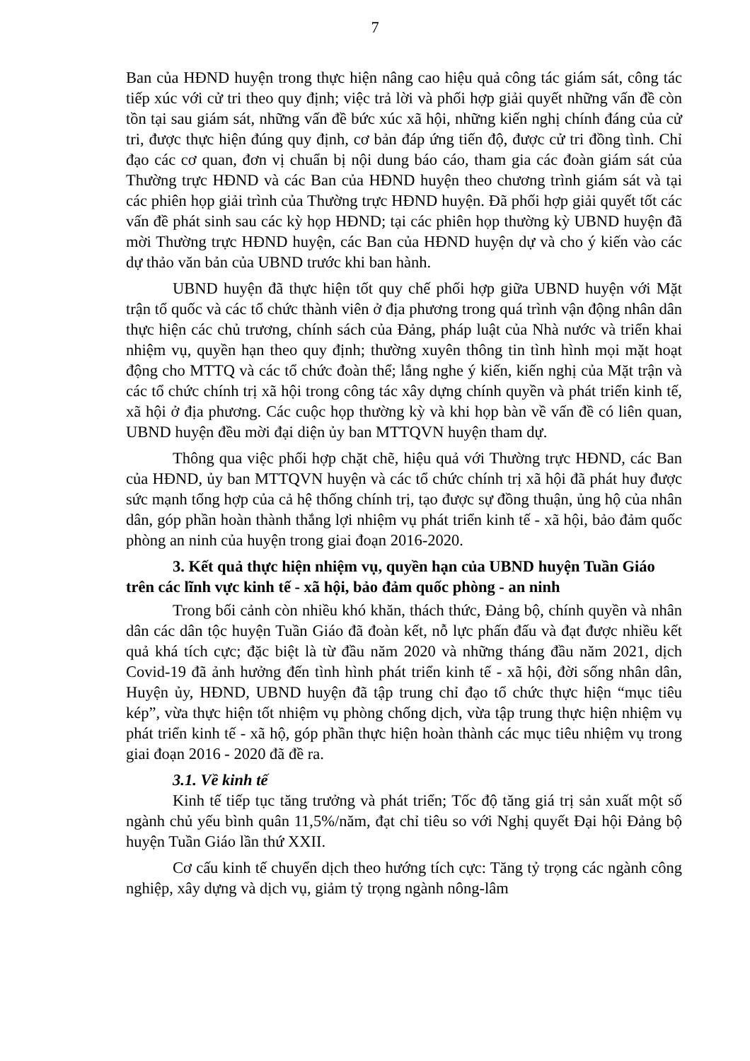7
Ban của HĐND huyện trong thực hiện nâng cao hiệu quả công tác giám sát, công tác tiếp xúc với cử tri theo quy định; việc trả lời và phối hợp giải quyết những vấn đề còn tồn tại sau giám sát, những vấn đề bức xúc xã hội, những kiến nghị chính đáng của cử tri, được thực hiện đúng quy định, cơ bản đáp ứng tiến độ, được cử tri đồng tình. Chỉ đạo các cơ quan, đơn vị chuẩn bị nội dung báo cáo, tham gia các đoàn giám sát của Thường trực HĐND và các Ban của HĐND huyện theo chương trình giám sát và tại các phiên họp giải trình của Thường trực HĐND huyện. Đã phối hợp giải quyết tốt các vấn đề phát sinh sau các kỳ họp HĐND; tại các phiên họp thường kỳ UBND huyện đã mời Thường trực HĐND huyện, các Ban của HĐND huyện dự và cho ý kiến vào các dự thảo văn bản của UBND trước khi ban hành.
UBND huyện đã thực hiện tốt quy chế phối hợp giữa UBND huyện với Mặt trận tổ quốc và các tổ chức thành viên ở địa phương trong quá trình vận động nhân dân thực hiện các chủ trương, chính sách của Đảng, pháp luật của Nhà nước và triển khai nhiệm vụ, quyền hạn theo quy định; thường xuyên thông tin tình hình mọi mặt hoạt động cho MTTQ và các tổ chức đoàn thể; lắng nghe ý kiến, kiến nghị của Mặt trận và các tổ chức chính trị xã hội trong công tác xây dựng chính quyền và phát triển kinh tế, xã hội ở địa phương. Các cuộc họp thường kỳ và khi họp bàn về vấn đề có liên quan, UBND huyện đều mời đại diện ủy ban MTTQVN huyện tham dự.
Thông qua việc phối hợp chặt chẽ, hiệu quả với Thường trực HĐND, các Ban của HĐND, ủy ban MTTQVN huyện và các tổ chức chính trị xã hội đã phát huy được sức mạnh tổng hợp của cả hệ thống chính trị, tạo được sự đồng thuận, ủng hộ của nhân dân, góp phần hoàn thành thắng lợi nhiệm vụ phát triển kinh tế - xã hội, bảo đảm quốc phòng an ninh của huyện trong giai đoạn 2016-2020.
3. Kết quả thực hiện nhiệm vụ, quyền hạn của UBND huyện Tuần Giáo trên các lĩnh vực kinh tế - xã hội, bảo đảm quốc phòng - an ninh
Trong bối cảnh còn nhiều khó khăn, thách thức, Đảng bộ, chính quyền và nhân dân các dân tộc huyện Tuần Giáo đã đoàn kết, nỗ lực phấn đấu và đạt được nhiều kết quả khá tích cực; đặc biệt là từ đầu năm 2020 và những tháng đầu năm 2021, dịch Covid-19 đã ảnh hưởng đến tình hình phát triển kinh tế - xã hội, đời sống nhân dân, Huyện ủy, HĐND, UBND huyện đã tập trung chỉ đạo tổ chức thực hiện “mục tiêu kép”, vừa thực hiện tốt nhiệm vụ phòng chống dịch, vừa tập trung thực hiện nhiệm vụ phát triển kinh tế - xã hộ, góp phần thực hiện hoàn thành các mục tiêu nhiệm vụ trong giai đoạn 2016 - 2020 đã đề ra.
3.1. Về kinh tế
Kinh tế tiếp tục tăng trưởng và phát triển; Tốc độ tăng giá trị sản xuất một số ngành chủ yếu bình quân 11,5%/năm, đạt chỉ tiêu so với Nghị quyết Đại hội Đảng bộ huyện Tuần Giáo lần thứ XXII.
Cơ cấu kinh tế chuyển dịch theo hướng tích cực: Tăng tỷ trọng các ngành công nghiệp, xây dựng và dịch vụ, giảm tỷ trọng ngành nông-lâm